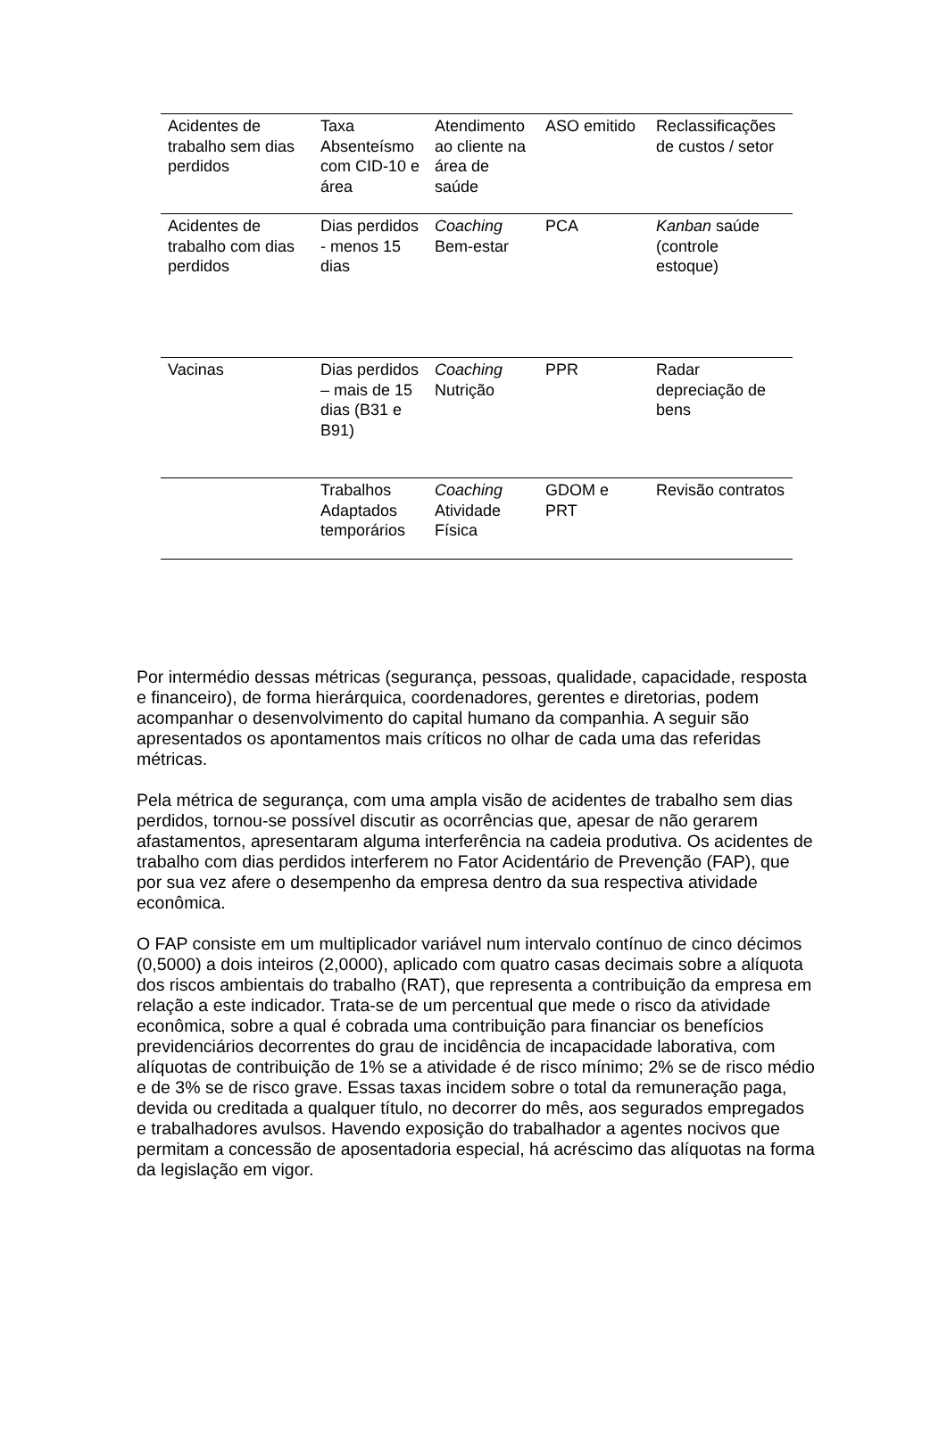| Acidentes de trabalho sem dias perdidos | Taxa Absenteísmo com CID-10 e área | Atendimento ao cliente na área de saúde | ASO emitido | Reclassificações de custos / setor |
| Acidentes de trabalho com dias perdidos | Dias perdidos - menos 15 dias | Coaching Bem-estar | PCA | Kanban saúde (controle estoque) |
| Vacinas | Dias perdidos – mais de 15 dias (B31 e B91) | Coaching Nutrição | PPR | Radar depreciação de bens |
| | Trabalhos Adaptados temporários | Coaching Atividade Física | GDOM e PRT | Revisão contratos |
Por intermédio dessas métricas (segurança, pessoas, qualidade, capacidade, resposta e financeiro), de forma hierárquica, coordenadores, gerentes e diretorias, podem acompanhar o desenvolvimento do capital humano da companhia. A seguir são apresentados os apontamentos mais críticos no olhar de cada uma das referidas métricas.
Pela métrica de segurança, com uma ampla visão de acidentes de trabalho sem dias perdidos, tornou-se possível discutir as ocorrências que, apesar de não gerarem afastamentos, apresentaram alguma interferência na cadeia produtiva. Os acidentes de trabalho com dias perdidos interferem no Fator Acidentário de Prevenção (FAP), que por sua vez afere o desempenho da empresa dentro da sua respectiva atividade econômica.
O FAP consiste em um multiplicador variável num intervalo contínuo de cinco décimos (0,5000) a dois inteiros (2,0000), aplicado com quatro casas decimais sobre a alíquota dos riscos ambientais do trabalho (RAT), que representa a contribuição da empresa em relação a este indicador. Trata-se de um percentual que mede o risco da atividade econômica, sobre a qual é cobrada uma contribuição para financiar os benefícios previdenciários decorrentes do grau de incidência de incapacidade laborativa, com alíquotas de contribuição de 1% se a atividade é de risco mínimo; 2% se de risco médio e de 3% se de risco grave. Essas taxas incidem sobre o total da remuneração paga, devida ou creditada a qualquer título, no decorrer do mês, aos segurados empregados e trabalhadores avulsos. Havendo exposição do trabalhador a agentes nocivos que permitam a concessão de aposentadoria especial, há acréscimo das alíquotas na forma da legislação em vigor.